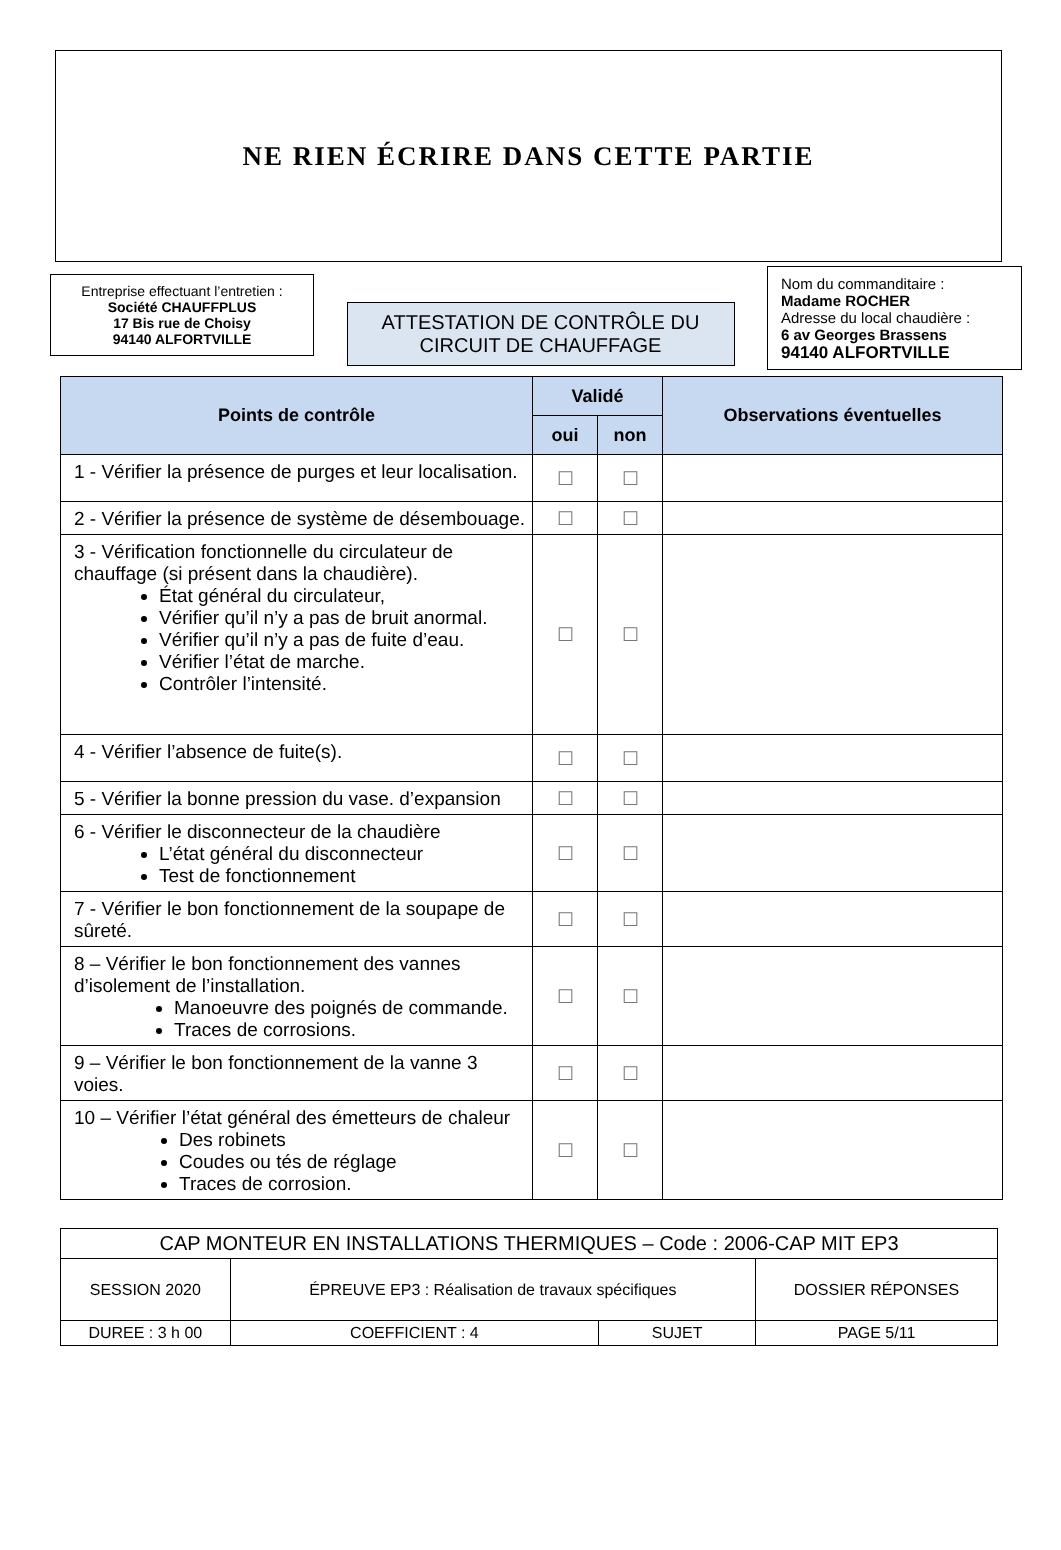NE RIEN ÉCRIRE DANS CETTE PARTIE
Entreprise effectuant l’entretien :
Société CHAUFFPLUS
17 Bis rue de Choisy
94140 ALFORTVILLE
ATTESTATION DE CONTRÔLE DU
CIRCUIT DE CHAUFFAGE
Nom du commanditaire :
Madame ROCHER
Adresse du local chaudière :
6 av Georges Brassens
94140 ALFORTVILLE
| Points de contrôle | Validé | | Observations éventuelles |
| --- | --- | --- | --- |
| | oui | non | |
| 1 - Vérifier la présence de purges et leur localisation. | ☐ | ☐ | |
| 2 - Vérifier la présence de système de désembouage. | ☐ | ☐ | |
| 3 - Vérification fonctionnelle du circulateur de chauffage (si présent dans la chaudière). État général du circulateur, Vérifier qu’il n’y a pas de bruit anormal. Vérifier qu’il n’y a pas de fuite d’eau. Vérifier l’état de marche. Contrôler l’intensité. | ☐ | ☐ | |
| 4 - Vérifier l’absence de fuite(s). | ☐ | ☐ | |
| 5 - Vérifier la bonne pression du vase. d’expansion | ☐ | ☐ | |
| 6 - Vérifier le disconnecteur de la chaudière L’état général du disconnecteur Test de fonctionnement | ☐ | ☐ | |
| 7 - Vérifier le bon fonctionnement de la soupape de sûreté. | ☐ | ☐ | |
| 8 – Vérifier le bon fonctionnement des vannes d’isolement de l’installation. Manoeuvre des poignés de commande. Traces de corrosions. | ☐ | ☐ | |
| 9 – Vérifier le bon fonctionnement de la vanne 3 voies. | ☐ | ☐ | |
| 10 – Vérifier l’état général des émetteurs de chaleur Des robinets Coudes ou tés de réglage Traces de corrosion. | ☐ | ☐ | |
| CAP MONTEUR EN INSTALLATIONS THERMIQUES – Code : 2006-CAP MIT EP3 | | | |
| SESSION 2020 | ÉPREUVE EP3 : Réalisation de travaux spécifiques | | DOSSIER RÉPONSES |
| DUREE : 3 h 00 | COEFFICIENT : 4 | SUJET | PAGE 5/11 |